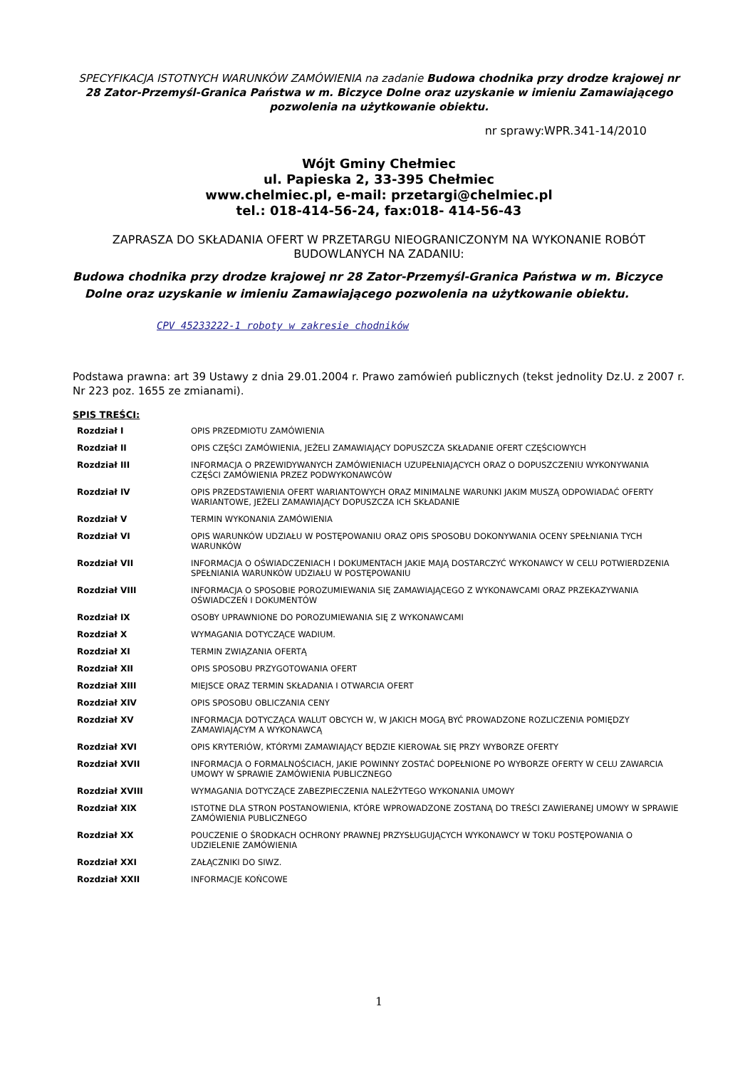SPECYFIKACJA ISTOTNYCH WARUNKÓW ZAMÓWIENIA na zadanie Budowa chodnika przy drodze krajowej nr 28 Zator-Przemyśl-Granica Państwa w m. Biczyce Dolne oraz uzyskanie w imieniu Zamawiającego pozwolenia na użytkowanie obiektu.
nr sprawy:WPR.341-14/2010
Wójt Gminy Chełmiec
ul. Papieska 2, 33-395 Chełmiec
www.chelmiec.pl, e-mail: przetargi@chelmiec.pl
tel.: 018-414-56-24, fax:018- 414-56-43
ZAPRASZA DO SKŁADANIA OFERT W PRZETARGU NIEOGRANICZONYM NA WYKONANIE ROBÓT BUDOWLANYCH NA ZADANIU:
Budowa chodnika przy drodze krajowej nr 28 Zator-Przemyśl-Granica Państwa w m. Biczyce
Dolne oraz uzyskanie w imieniu Zamawiającego pozwolenia na użytkowanie obiektu.
CPV 45233222-1 roboty w zakresie chodników
Podstawa prawna: art 39 Ustawy z dnia 29.01.2004 r. Prawo zamówień publicznych (tekst jednolity Dz.U. z 2007 r. Nr 223 poz. 1655 ze zmianami).
SPIS TREŚCI:
| Rozdział I | OPIS PRZEDMIOTU ZAMÓWIENIA |
| Rozdział II | OPIS CZĘŚCI ZAMÓWIENIA, JEŻELI ZAMAWIAJĄCY DOPUSZCZA SKŁADANIE OFERT CZĘŚCIOWYCH |
| Rozdział III | INFORMACJA O PRZEWIDYWANYCH ZAMÓWIENIACH UZUPEŁNIAJĄCYCH ORAZ O DOPUSZCZENIU WYKONYWANIA CZĘŚCI ZAMÓWIENIA PRZEZ PODWYKONAWCÓW |
| Rozdział IV | OPIS PRZEDSTAWIENIA OFERT WARIANTOWYCH ORAZ MINIMALNE WARUNKI JAKIM MUSZĄ ODPOWIADAĆ OFERTY WARIANTOWE, JEŻELI ZAMAWIAJĄCY DOPUSZCZA ICH SKŁADANIE |
| Rozdział V | TERMIN WYKONANIA ZAMÓWIENIA |
| Rozdział VI | OPIS WARUNKÓW UDZIAŁU W POSTĘPOWANIU ORAZ OPIS SPOSOBU DOKONYWANIA OCENY SPEŁNIANIA TYCH WARUNKÓW |
| Rozdział VII | INFORMACJA O OŚWIADCZENIACH I DOKUMENTACH JAKIE MAJĄ DOSTARCZYĆ WYKONAWCY W CELU POTWIERDZENIA SPEŁNIANIA WARUNKÓW UDZIAŁU W POSTĘPOWANIU |
| Rozdział VIII | INFORMACJA O SPOSOBIE POROZUMIEWANIA SIĘ ZAMAWIAJĄCEGO Z WYKONAWCAMI ORAZ PRZEKAZYWANIA OŚWIADCZEŃ I DOKUMENTÓW |
| Rozdział IX | OSOBY UPRAWNIONE DO POROZUMIEWANIA SIĘ Z WYKONAWCAMI |
| Rozdział X | WYMAGANIA DOTYCZĄCE WADIUM. |
| Rozdział XI | TERMIN ZWIĄZANIA OFERTĄ |
| Rozdział XII | OPIS SPOSOBU PRZYGOTOWANIA OFERT |
| Rozdział XIII | MIEJSCE ORAZ TERMIN SKŁADANIA I OTWARCIA OFERT |
| Rozdział XIV | OPIS SPOSOBU OBLICZANIA CENY |
| Rozdział XV | INFORMACJA DOTYCZĄCA WALUT OBCYCH W, W JAKICH MOGĄ BYĆ PROWADZONE ROZLICZENIA POMIĘDZY ZAMAWIAJĄCYM A WYKONAWCĄ |
| Rozdział XVI | OPIS KRYTERIÓW, KTÓRYMI ZAMAWIAJĄCY BĘDZIE KIEROWAŁ SIĘ PRZY WYBORZE OFERTY |
| Rozdział XVII | INFORMACJA O FORMALNOŚCIACH, JAKIE POWINNY ZOSTAĆ DOPEŁNIONE PO WYBORZE OFERTY W CELU ZAWARCIA UMOWY W SPRAWIE ZAMÓWIENIA PUBLICZNEGO |
| Rozdział XVIII | WYMAGANIA DOTYCZĄCE ZABEZPIECZENIA NALEŻYTEGO WYKONANIA UMOWY |
| Rozdział XIX | ISTOTNE DLA STRON POSTANOWIENIA, KTÓRE WPROWADZONE ZOSTANĄ DO TREŚCI ZAWIERANEJ UMOWY W SPRAWIE ZAMÓWIENIA PUBLICZNEGO |
| Rozdział XX | POUCZENIE O ŚRODKACH OCHRONY PRAWNEJ PRZYSŁUGUJĄCYCH WYKONAWCY W TOKU POSTĘPOWANIA O UDZIELENIE ZAMÓWIENIA |
| Rozdział XXI | ZAŁĄCZNIKI DO SIWZ. |
| Rozdział XXII | INFORMACJE KOŃCOWE |
1